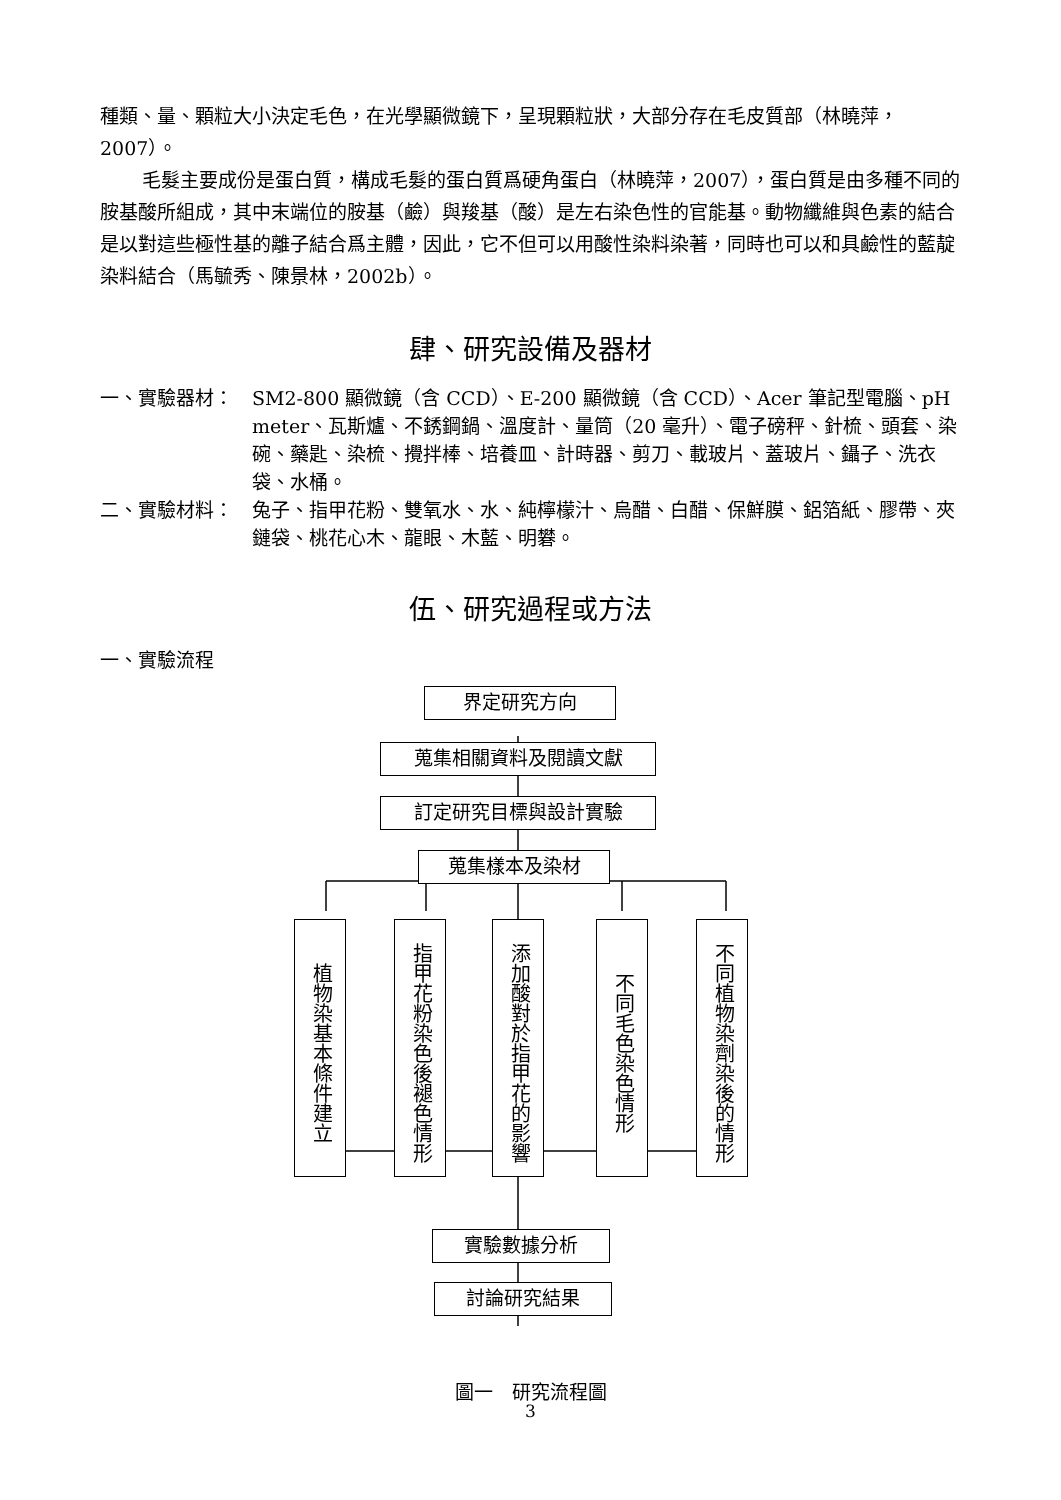種類、量、顆粒大小決定毛色，在光學顯微鏡下，呈現顆粒狀，大部分存在毛皮質部（林曉萍，2007）。
毛髮主要成份是蛋白質，構成毛髮的蛋白質爲硬角蛋白（林曉萍，2007），蛋白質是由多種不同的胺基酸所組成，其中末端位的胺基（鹼）與羧基（酸）是左右染色性的官能基。動物纖維與色素的結合是以對這些極性基的離子結合爲主體，因此，它不但可以用酸性染料染著，同時也可以和具鹼性的藍靛染料結合（馬毓秀、陳景林，2002b）。
肆、研究設備及器材
一、實驗器材： SM2-800 顯微鏡（含 CCD）、E-200 顯微鏡（含 CCD）、Acer 筆記型電腦、pH meter、瓦斯爐、不銹鋼鍋、溫度計、量筒（20 毫升）、電子磅秤、針梳、頭套、染碗、藥匙、染梳、攪拌棒、培養皿、計時器、剪刀、載玻片、蓋玻片、鑷子、洗衣袋、水桶。
二、實驗材料： 兔子、指甲花粉、雙氧水、水、純檸檬汁、烏醋、白醋、保鮮膜、鋁箔紙、膠帶、夾鏈袋、桃花心木、龍眼、木藍、明礬。
伍、研究過程或方法
一、實驗流程
界定研究方向
蒐集相關資料及閱讀文獻
訂定研究目標與設計實驗
蒐集樣本及染材
植物染基本條件建立
指甲花粉染色後褪色情形
添加酸對於指甲花的影響
不同毛色染色情形
不同植物染劑染後的情形
實驗數據分析
討論研究結果
圖一　研究流程圖
3